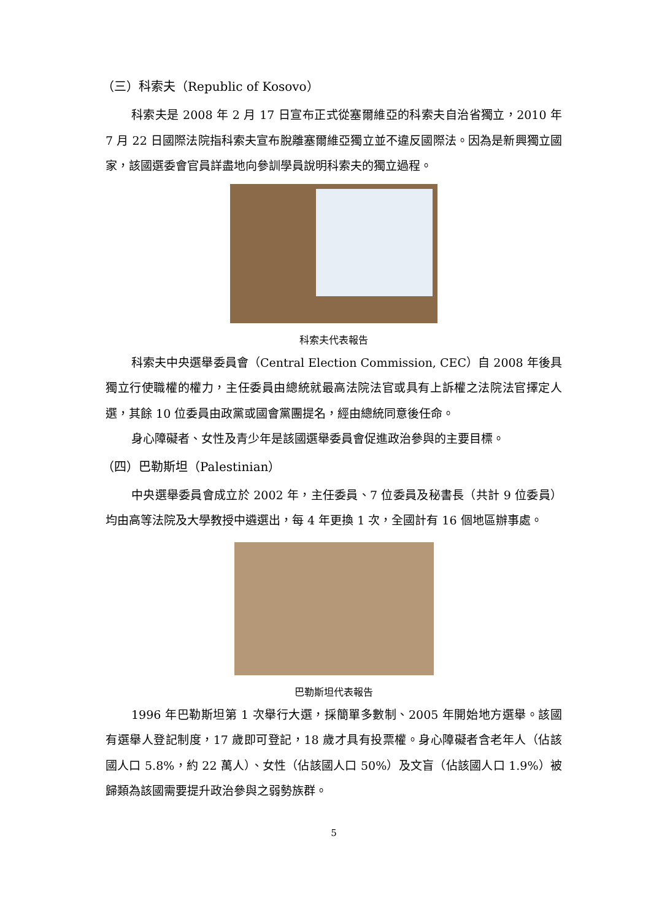（三）科索夫（Republic of Kosovo）
科索夫是 2008 年 2 月 17 日宣布正式從塞爾維亞的科索夫自治省獨立，2010 年 7 月 22 日國際法院指科索夫宣布脫離塞爾維亞獨立並不違反國際法。因為是新興獨立國家，該國選委會官員詳盡地向參訓學員說明科索夫的獨立過程。
科索夫代表報告
科索夫中央選舉委員會（Central Election Commission, CEC）自 2008 年後具獨立行使職權的權力，主任委員由總統就最高法院法官或具有上訴權之法院法官擇定人選，其餘 10 位委員由政黨或國會黨團提名，經由總統同意後任命。
身心障礙者、女性及青少年是該國選舉委員會促進政治參與的主要目標。
（四）巴勒斯坦（Palestinian）
中央選舉委員會成立於 2002 年，主任委員、7 位委員及秘書長（共計 9 位委員）均由高等法院及大學教授中遴選出，每 4 年更換 1 次，全國計有 16 個地區辦事處。
巴勒斯坦代表報告
1996 年巴勒斯坦第 1 次舉行大選，採簡單多數制、2005 年開始地方選舉。該國有選舉人登記制度，17 歲即可登記，18 歲才具有投票權。身心障礙者含老年人（佔該國人口 5.8%，約 22 萬人）、女性（佔該國人口 50%）及文盲（佔該國人口 1.9%）被歸類為該國需要提升政治參與之弱勢族群。
5